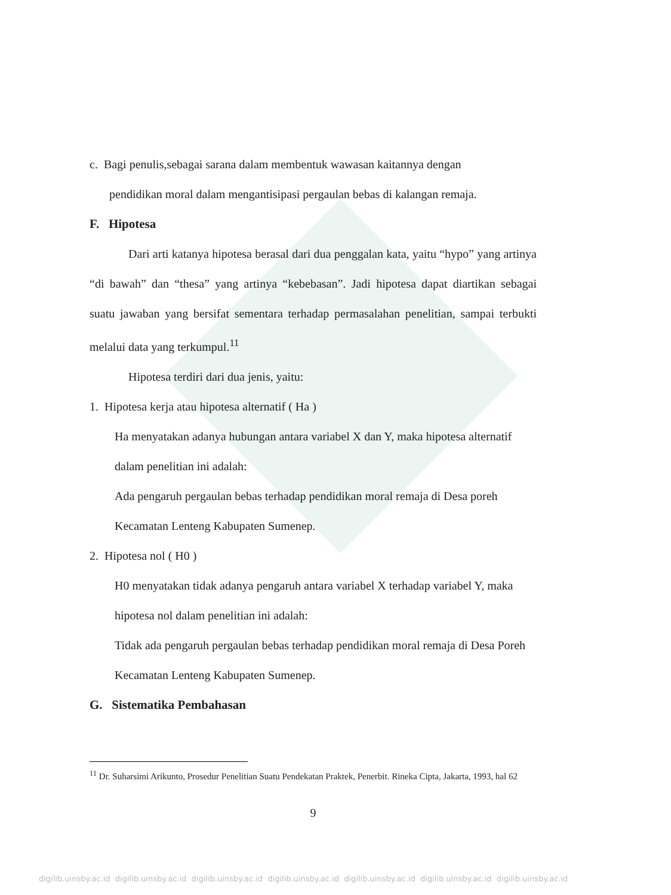c. Bagi penulis,sebagai sarana dalam membentuk wawasan kaitannya dengan
pendidikan moral dalam mengantisipasi pergaulan bebas di kalangan remaja.
F. Hipotesa
Dari arti katanya hipotesa berasal dari dua penggalan kata, yaitu “hypo” yang artinya “di bawah” dan “thesa” yang artinya “kebebasan”. Jadi hipotesa dapat diartikan sebagai suatu jawaban yang bersifat sementara terhadap permasalahan penelitian, sampai terbukti melalui data yang terkumpul.<sup>11</sup>
Hipotesa terdiri dari dua jenis, yaitu:
1. Hipotesa kerja atau hipotesa alternatif ( Ha )
Ha menyatakan adanya hubungan antara variabel X dan Y, maka hipotesa alternatif dalam penelitian ini adalah:
Ada pengaruh pergaulan bebas terhadap pendidikan moral remaja di Desa poreh Kecamatan Lenteng Kabupaten Sumenep.
2. Hipotesa nol ( H0 )
H0 menyatakan tidak adanya pengaruh antara variabel X terhadap variabel Y, maka hipotesa nol dalam penelitian ini adalah:
Tidak ada pengaruh pergaulan bebas terhadap pendidikan moral remaja di Desa Poreh Kecamatan Lenteng Kabupaten Sumenep.
G. Sistematika Pembahasan
<sup>11</sup> Dr. Suharsimi Arikunto, Prosedur Penelitian Suatu Pendekatan Praktek, Penerbit. Rineka Cipta, Jakarta, 1993, hal 62
9
digilib.uinsby.ac.id digilib.uinsby.ac.id digilib.uinsby.ac.id digilib.uinsby.ac.id digilib.uinsby.ac.id digilib.uinsby.ac.id digilib.uinsby.ac.id